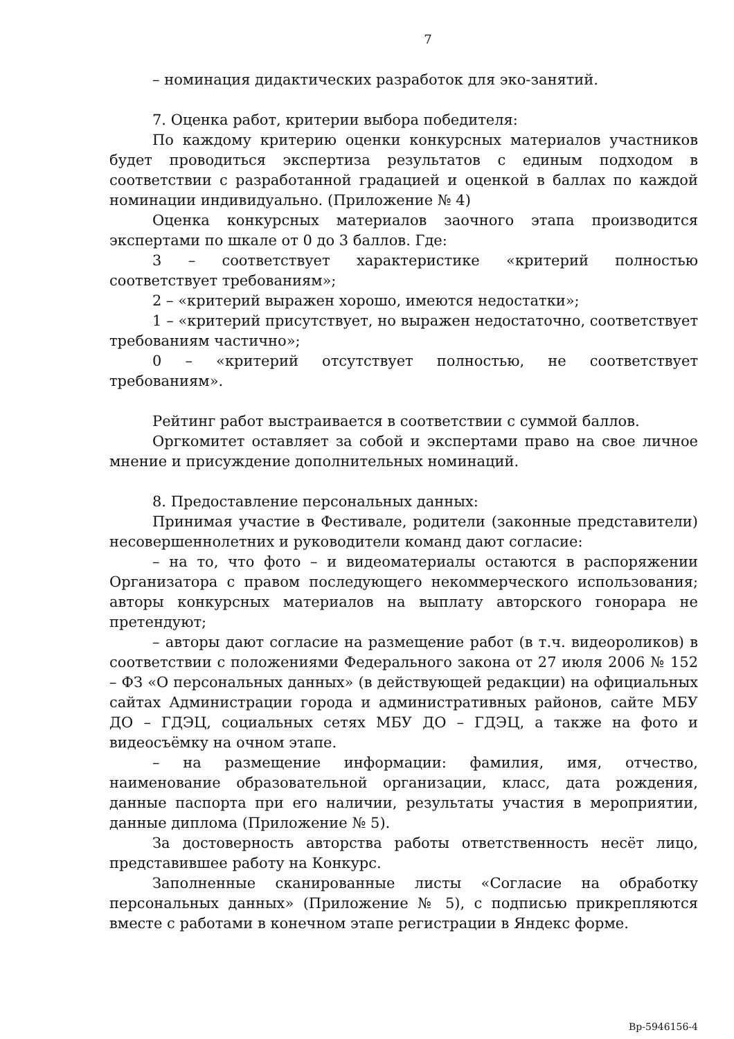7
– номинация дидактических разработок для эко-занятий.
7. Оценка работ, критерии выбора победителя:
По каждому критерию оценки конкурсных материалов участников будет проводиться экспертиза результатов с единым подходом в соответствии с разработанной градацией и оценкой в баллах по каждой номинации индивидуально. (Приложение № 4)
Оценка конкурсных материалов заочного этапа производится экспертами по шкале от 0 до 3 баллов. Где:
3 – соответствует характеристике «критерий полностью соответствует требованиям»;
2 – «критерий выражен хорошо, имеются недостатки»;
1 – «критерий присутствует, но выражен недостаточно, соответствует требованиям частично»;
0 – «критерий отсутствует полностью, не соответствует требованиям».
Рейтинг работ выстраивается в соответствии с суммой баллов.
Оргкомитет оставляет за собой и экспертами право на свое личное мнение и присуждение дополнительных номинаций.
8. Предоставление персональных данных:
Принимая участие в Фестивале, родители (законные представители) несовершеннолетних и руководители команд дают согласие:
– на то, что фото – и видеоматериалы остаются в распоряжении Организатора с правом последующего некоммерческого использования; авторы конкурсных материалов на выплату авторского гонорара не претендуют;
– авторы дают согласие на размещение работ (в т.ч. видеороликов) в соответствии с положениями Федерального закона от 27 июля 2006 № 152 – ФЗ «О персональных данных» (в действующей редакции) на официальных сайтах Администрации города и административных районов, сайте МБУ ДО – ГДЭЦ, социальных сетях МБУ ДО – ГДЭЦ, а также на фото и видеосъёмку на очном этапе.
– на размещение информации: фамилия, имя, отчество, наименование образовательной организации, класс, дата рождения, данные паспорта при его наличии, результаты участия в мероприятии, данные диплома (Приложение № 5).
За достоверность авторства работы ответственность несёт лицо, представившее работу на Конкурс.
Заполненные сканированные листы «Согласие на обработку персональных данных» (Приложение № 5), с подписью прикрепляются вместе с работами в конечном этапе регистрации в Яндекс форме.
Вр-5946156-4